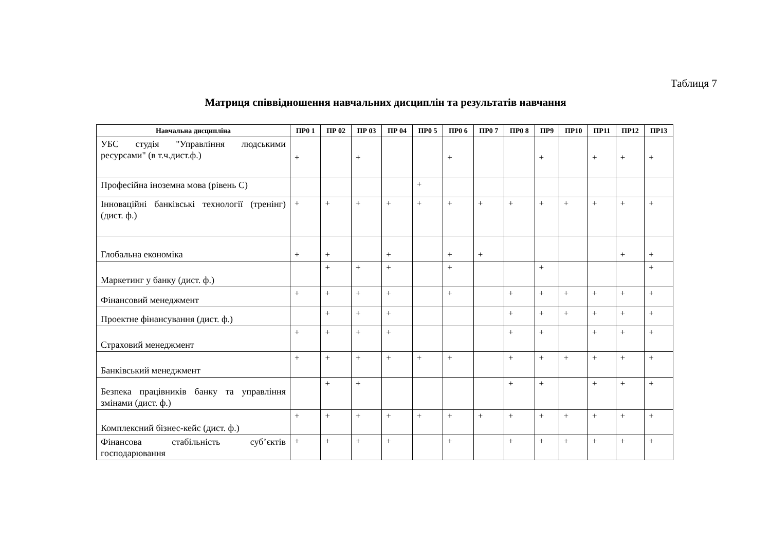Таблиця 7
Матриця співвідношення навчальних дисциплін та результатів навчання
| Навчальна дисципліна | ПР0 1 | ПР 02 | ПР 03 | ПР 04 | ПР0 5 | ПР0 6 | ПР0 7 | ПР0 8 | ПР9 | ПР10 | ПР11 | ПР12 | ПР13 |
| --- | --- | --- | --- | --- | --- | --- | --- | --- | --- | --- | --- | --- | --- |
| УБС студія "Управління людськими ресурсами" (в т.ч.дист.ф.) | + | | + | | | + | | | + | | + | + | + |
| Професійна іноземна мова (рівень С) | | | | | + | | | | | | | | |
| Інноваційні банківські технології (тренінг) (дист. ф.) | + | + | + | + | + | + | + | + | + | + | + | + | + |
| Глобальна економіка | + | + | | + | | + | + | | | | | + | + |
| Маркетинг у банку (дист. ф.) | | + | + | + | | + | | | + | | | | + |
| Фінансовий менеджмент | + | + | + | + | | + | | + | + | + | + | + | + |
| Проектне фінансування (дист. ф.) | | + | + | + | | | | + | + | + | + | + | + |
| Страховий менеджмент | + | + | + | + | | | | + | + | | + | + | + |
| Банківський менеджмент | + | + | + | + | + | + | | + | + | + | + | + | + |
| Безпека працівників банку та управління змінами (дист. ф.) | | + | + | | | | | + | + | | + | + | + |
| Комплексний бізнес-кейс (дист. ф.) | + | + | + | + | + | + | + | + | + | + | + | + | + |
| Фінансова стабільність суб’єктів господарювання | + | + | + | + | | + | | + | + | + | + | + | + |